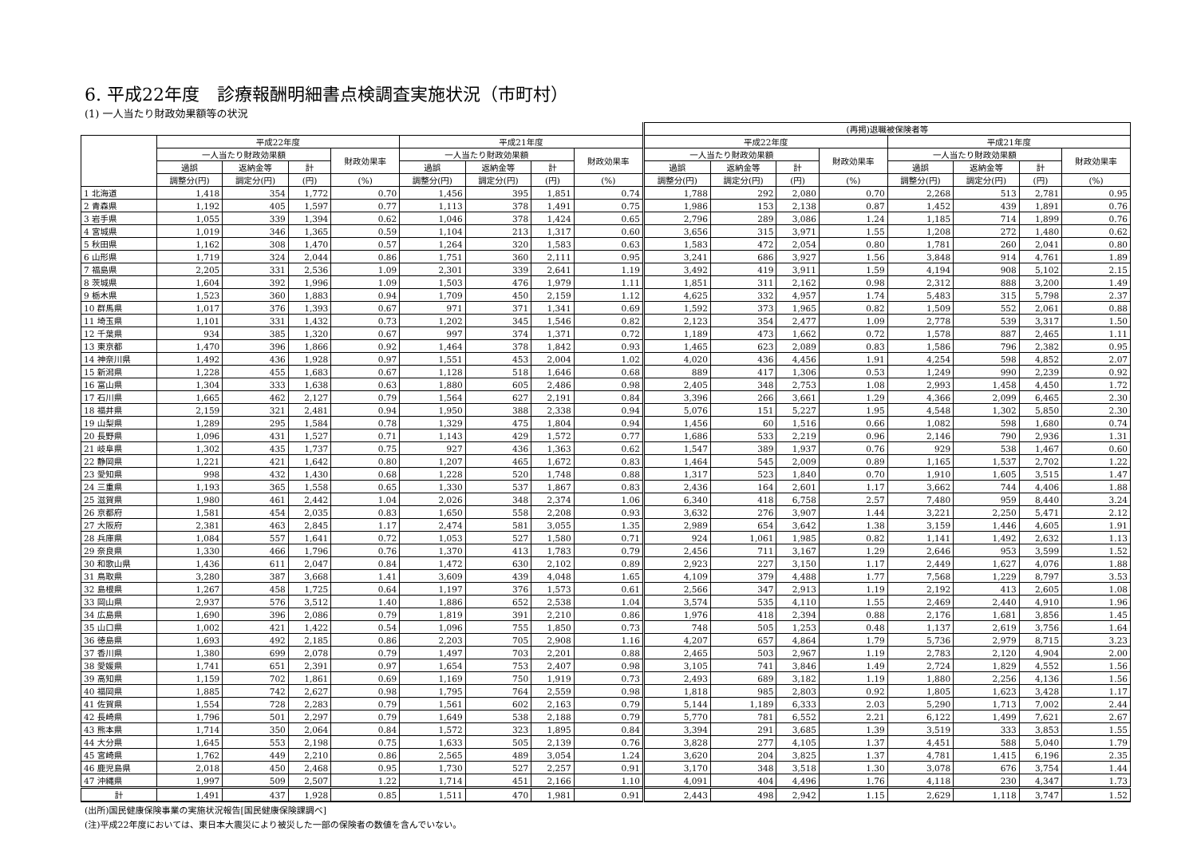6. 平成22年度　診療報酬明細書点検調査実施状況（市町村）
(1) 一人当たり財政効果額等の状況
| | | | | | | | | | (再掲)退職被保険者等 | | | | | | | |
| --- | --- | --- | --- | --- | --- | --- | --- | --- | --- | --- | --- | --- | --- | --- | --- | --- |
| | 平成22年度 | | | | 平成21年度 | | | | 平成22年度 | | | | 平成21年度 | | | |
| | 一人当たり財政効果額 | | | 財政効果率 | 一人当たり財政効果額 | | | 財政効果率 | 一人当たり財政効果額 | | | 財政効果率 | 一人当たり財政効果額 | | | 財政効果率 |
| | 過誤 | 返納金等 | 計 | | 過誤 | 返納金等 | 計 | | 過誤 | 返納金等 | 計 | | 過誤 | 返納金等 | 計 | |
| | 調整分(円) | 調定分(円) | (円) | (%) | 調整分(円) | 調定分(円) | (円) | (%) | 調整分(円) | 調定分(円) | (円) | (%) | 調整分(円) | 調定分(円) | (円) | (%) |
| 1 北海道 | 1,418 | 354 | 1,772 | 0.70 | 1,456 | 395 | 1,851 | 0.74 | 1,788 | 292 | 2,080 | 0.70 | 2,268 | 513 | 2,781 | 0.95 |
| 2 青森県 | 1,192 | 405 | 1,597 | 0.77 | 1,113 | 378 | 1,491 | 0.75 | 1,986 | 153 | 2,138 | 0.87 | 1,452 | 439 | 1,891 | 0.76 |
| 3 岩手県 | 1,055 | 339 | 1,394 | 0.62 | 1,046 | 378 | 1,424 | 0.65 | 2,796 | 289 | 3,086 | 1.24 | 1,185 | 714 | 1,899 | 0.76 |
| 4 宮城県 | 1,019 | 346 | 1,365 | 0.59 | 1,104 | 213 | 1,317 | 0.60 | 3,656 | 315 | 3,971 | 1.55 | 1,208 | 272 | 1,480 | 0.62 |
| 5 秋田県 | 1,162 | 308 | 1,470 | 0.57 | 1,264 | 320 | 1,583 | 0.63 | 1,583 | 472 | 2,054 | 0.80 | 1,781 | 260 | 2,041 | 0.80 |
| 6 山形県 | 1,719 | 324 | 2,044 | 0.86 | 1,751 | 360 | 2,111 | 0.95 | 3,241 | 686 | 3,927 | 1.56 | 3,848 | 914 | 4,761 | 1.89 |
| 7 福島県 | 2,205 | 331 | 2,536 | 1.09 | 2,301 | 339 | 2,641 | 1.19 | 3,492 | 419 | 3,911 | 1.59 | 4,194 | 908 | 5,102 | 2.15 |
| 8 茨城県 | 1,604 | 392 | 1,996 | 1.09 | 1,503 | 476 | 1,979 | 1.11 | 1,851 | 311 | 2,162 | 0.98 | 2,312 | 888 | 3,200 | 1.49 |
| 9 栃木県 | 1,523 | 360 | 1,883 | 0.94 | 1,709 | 450 | 2,159 | 1.12 | 4,625 | 332 | 4,957 | 1.74 | 5,483 | 315 | 5,798 | 2.37 |
| 10 群馬県 | 1,017 | 376 | 1,393 | 0.67 | 971 | 371 | 1,341 | 0.69 | 1,592 | 373 | 1,965 | 0.82 | 1,509 | 552 | 2,061 | 0.88 |
| 11 埼玉県 | 1,101 | 331 | 1,432 | 0.73 | 1,202 | 345 | 1,546 | 0.82 | 2,123 | 354 | 2,477 | 1.09 | 2,778 | 539 | 3,317 | 1.50 |
| 12 千葉県 | 934 | 385 | 1,320 | 0.67 | 997 | 374 | 1,371 | 0.72 | 1,189 | 473 | 1,662 | 0.72 | 1,578 | 887 | 2,465 | 1.11 |
| 13 東京都 | 1,470 | 396 | 1,866 | 0.92 | 1,464 | 378 | 1,842 | 0.93 | 1,465 | 623 | 2,089 | 0.83 | 1,586 | 796 | 2,382 | 0.95 |
| 14 神奈川県 | 1,492 | 436 | 1,928 | 0.97 | 1,551 | 453 | 2,004 | 1.02 | 4,020 | 436 | 4,456 | 1.91 | 4,254 | 598 | 4,852 | 2.07 |
| 15 新潟県 | 1,228 | 455 | 1,683 | 0.67 | 1,128 | 518 | 1,646 | 0.68 | 889 | 417 | 1,306 | 0.53 | 1,249 | 990 | 2,239 | 0.92 |
| 16 富山県 | 1,304 | 333 | 1,638 | 0.63 | 1,880 | 605 | 2,486 | 0.98 | 2,405 | 348 | 2,753 | 1.08 | 2,993 | 1,458 | 4,450 | 1.72 |
| 17 石川県 | 1,665 | 462 | 2,127 | 0.79 | 1,564 | 627 | 2,191 | 0.84 | 3,396 | 266 | 3,661 | 1.29 | 4,366 | 2,099 | 6,465 | 2.30 |
| 18 福井県 | 2,159 | 321 | 2,481 | 0.94 | 1,950 | 388 | 2,338 | 0.94 | 5,076 | 151 | 5,227 | 1.95 | 4,548 | 1,302 | 5,850 | 2.30 |
| 19 山梨県 | 1,289 | 295 | 1,584 | 0.78 | 1,329 | 475 | 1,804 | 0.94 | 1,456 | 60 | 1,516 | 0.66 | 1,082 | 598 | 1,680 | 0.74 |
| 20 長野県 | 1,096 | 431 | 1,527 | 0.71 | 1,143 | 429 | 1,572 | 0.77 | 1,686 | 533 | 2,219 | 0.96 | 2,146 | 790 | 2,936 | 1.31 |
| 21 岐阜県 | 1,302 | 435 | 1,737 | 0.75 | 927 | 436 | 1,363 | 0.62 | 1,547 | 389 | 1,937 | 0.76 | 929 | 538 | 1,467 | 0.60 |
| 22 静岡県 | 1,221 | 421 | 1,642 | 0.80 | 1,207 | 465 | 1,672 | 0.83 | 1,464 | 545 | 2,009 | 0.89 | 1,165 | 1,537 | 2,702 | 1.22 |
| 23 愛知県 | 998 | 432 | 1,430 | 0.68 | 1,228 | 520 | 1,748 | 0.88 | 1,317 | 523 | 1,840 | 0.70 | 1,910 | 1,605 | 3,515 | 1.47 |
| 24 三重県 | 1,193 | 365 | 1,558 | 0.65 | 1,330 | 537 | 1,867 | 0.83 | 2,436 | 164 | 2,601 | 1.17 | 3,662 | 744 | 4,406 | 1.88 |
| 25 滋賀県 | 1,980 | 461 | 2,442 | 1.04 | 2,026 | 348 | 2,374 | 1.06 | 6,340 | 418 | 6,758 | 2.57 | 7,480 | 959 | 8,440 | 3.24 |
| 26 京都府 | 1,581 | 454 | 2,035 | 0.83 | 1,650 | 558 | 2,208 | 0.93 | 3,632 | 276 | 3,907 | 1.44 | 3,221 | 2,250 | 5,471 | 2.12 |
| 27 大阪府 | 2,381 | 463 | 2,845 | 1.17 | 2,474 | 581 | 3,055 | 1.35 | 2,989 | 654 | 3,642 | 1.38 | 3,159 | 1,446 | 4,605 | 1.91 |
| 28 兵庫県 | 1,084 | 557 | 1,641 | 0.72 | 1,053 | 527 | 1,580 | 0.71 | 924 | 1,061 | 1,985 | 0.82 | 1,141 | 1,492 | 2,632 | 1.13 |
| 29 奈良県 | 1,330 | 466 | 1,796 | 0.76 | 1,370 | 413 | 1,783 | 0.79 | 2,456 | 711 | 3,167 | 1.29 | 2,646 | 953 | 3,599 | 1.52 |
| 30 和歌山県 | 1,436 | 611 | 2,047 | 0.84 | 1,472 | 630 | 2,102 | 0.89 | 2,923 | 227 | 3,150 | 1.17 | 2,449 | 1,627 | 4,076 | 1.88 |
| 31 鳥取県 | 3,280 | 387 | 3,668 | 1.41 | 3,609 | 439 | 4,048 | 1.65 | 4,109 | 379 | 4,488 | 1.77 | 7,568 | 1,229 | 8,797 | 3.53 |
| 32 島根県 | 1,267 | 458 | 1,725 | 0.64 | 1,197 | 376 | 1,573 | 0.61 | 2,566 | 347 | 2,913 | 1.19 | 2,192 | 413 | 2,605 | 1.08 |
| 33 岡山県 | 2,937 | 576 | 3,512 | 1.40 | 1,886 | 652 | 2,538 | 1.04 | 3,574 | 535 | 4,110 | 1.55 | 2,469 | 2,440 | 4,910 | 1.96 |
| 34 広島県 | 1,690 | 396 | 2,086 | 0.79 | 1,819 | 391 | 2,210 | 0.86 | 1,976 | 418 | 2,394 | 0.88 | 2,176 | 1,681 | 3,856 | 1.45 |
| 35 山口県 | 1,002 | 421 | 1,422 | 0.54 | 1,096 | 755 | 1,850 | 0.73 | 748 | 505 | 1,253 | 0.48 | 1,137 | 2,619 | 3,756 | 1.64 |
| 36 徳島県 | 1,693 | 492 | 2,185 | 0.86 | 2,203 | 705 | 2,908 | 1.16 | 4,207 | 657 | 4,864 | 1.79 | 5,736 | 2,979 | 8,715 | 3.23 |
| 37 香川県 | 1,380 | 699 | 2,078 | 0.79 | 1,497 | 703 | 2,201 | 0.88 | 2,465 | 503 | 2,967 | 1.19 | 2,783 | 2,120 | 4,904 | 2.00 |
| 38 愛媛県 | 1,741 | 651 | 2,391 | 0.97 | 1,654 | 753 | 2,407 | 0.98 | 3,105 | 741 | 3,846 | 1.49 | 2,724 | 1,829 | 4,552 | 1.56 |
| 39 高知県 | 1,159 | 702 | 1,861 | 0.69 | 1,169 | 750 | 1,919 | 0.73 | 2,493 | 689 | 3,182 | 1.19 | 1,880 | 2,256 | 4,136 | 1.56 |
| 40 福岡県 | 1,885 | 742 | 2,627 | 0.98 | 1,795 | 764 | 2,559 | 0.98 | 1,818 | 985 | 2,803 | 0.92 | 1,805 | 1,623 | 3,428 | 1.17 |
| 41 佐賀県 | 1,554 | 728 | 2,283 | 0.79 | 1,561 | 602 | 2,163 | 0.79 | 5,144 | 1,189 | 6,333 | 2.03 | 5,290 | 1,713 | 7,002 | 2.44 |
| 42 長崎県 | 1,796 | 501 | 2,297 | 0.79 | 1,649 | 538 | 2,188 | 0.79 | 5,770 | 781 | 6,552 | 2.21 | 6,122 | 1,499 | 7,621 | 2.67 |
| 43 熊本県 | 1,714 | 350 | 2,064 | 0.84 | 1,572 | 323 | 1,895 | 0.84 | 3,394 | 291 | 3,685 | 1.39 | 3,519 | 333 | 3,853 | 1.55 |
| 44 大分県 | 1,645 | 553 | 2,198 | 0.75 | 1,633 | 505 | 2,139 | 0.76 | 3,828 | 277 | 4,105 | 1.37 | 4,451 | 588 | 5,040 | 1.79 |
| 45 宮崎県 | 1,762 | 449 | 2,210 | 0.86 | 2,565 | 489 | 3,054 | 1.24 | 3,620 | 204 | 3,825 | 1.37 | 4,781 | 1,415 | 6,196 | 2.35 |
| 46 鹿児島県 | 2,018 | 450 | 2,468 | 0.95 | 1,730 | 527 | 2,257 | 0.91 | 3,170 | 348 | 3,518 | 1.30 | 3,078 | 676 | 3,754 | 1.44 |
| 47 沖縄県 | 1,997 | 509 | 2,507 | 1.22 | 1,714 | 451 | 2,166 | 1.10 | 4,091 | 404 | 4,496 | 1.76 | 4,118 | 230 | 4,347 | 1.73 |
| 計 | 1,491 | 437 | 1,928 | 0.85 | 1,511 | 470 | 1,981 | 0.91 | 2,443 | 498 | 2,942 | 1.15 | 2,629 | 1,118 | 3,747 | 1.52 |
(出所)国民健康保険事業の実施状況報告[国民健康保険課調べ]
(注)平成22年度においては、東日本大震災により被災した一部の保険者の数値を含んでいない。